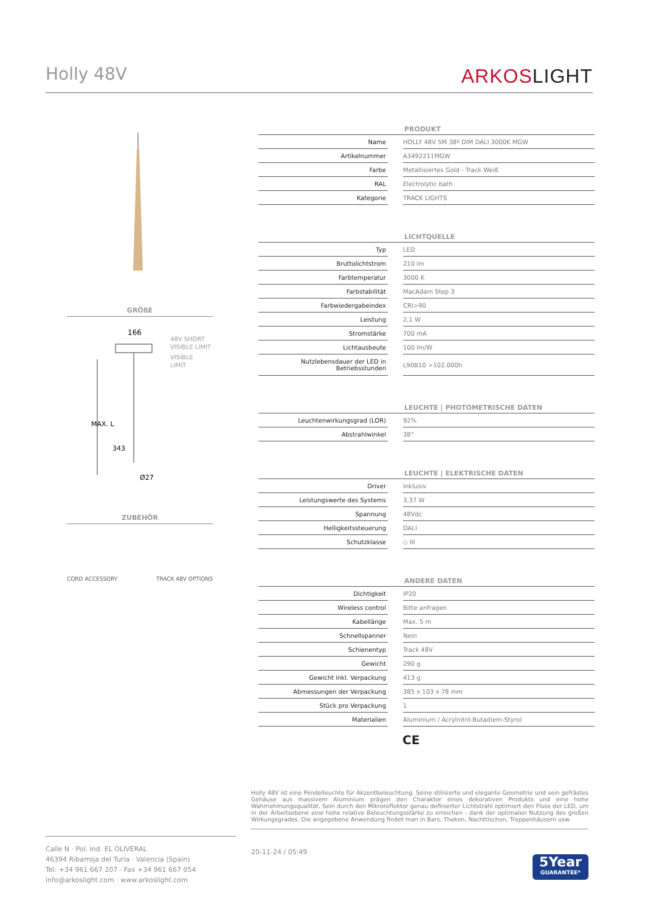Holly 48V
ARKOSLIGHT
GRÖßE
166
48V SHORT
VISIBLE LIMIT
VISIBLE
LIMIT
MAX. L
343
Ø27
ZUBEHÖR
CORD ACCESSORY TRACK 48V OPTIONS
PRODUKT
| Name | | HOLLY 48V 5M 38º DIM DALI 3000K MGW |
| Artikelnummer | | A3492211MGW |
| Farbe | | Metallisiertes Gold - Track Weiß |
| RAL | | Electrolytic bath |
| Kategorie | | TRACK LIGHTS |
LICHTQUELLE
| Typ | | LED |
| Bruttolichtstrom | | 210 lm |
| Farbtemperatur | | 3000 K |
| Farbstabilität | | MacAdam Step 3 |
| Farbwiedergabeindex | | CRI>90 |
| Leistung | | 2,1 W |
| Stromstärke | | 700 mA |
| Lichtausbeute | | 100 lm/W |
| Nutzlebensdauer der LED in Betriebsstunden | | L90B10 >102.000h |
LEUCHTE | PHOTOMETRISCHE DATEN
| Leuchtenwirkungsgrad (LOR) | | 92% |
| Abstrahlwinkel | | 38° |
LEUCHTE | ELEKTRISCHE DATEN
| Driver | | Inklusiv |
| Leistungswerte des Systems | | 3,37 W |
| Spannung | | 48Vdc |
| Helligkeitssteuerung | | DALI |
| Schutzklasse | | ◇ III |
ANDERE DATEN
| Dichtigkeit | | IP20 |
| Wireless control | | Bitte anfragen |
| Kabellänge | | Max. 5 m |
| Schnellspanner | | Nein |
| Schienentyp | | Track 48V |
| Gewicht | | 290 g |
| Gewicht inkl. Verpackung | | 413 g |
| Abmessungen der Verpackung | | 385 x 103 x 78 mm |
| Stück pro Verpackung | | 1 |
| Materialien | | Aluminium / Acrylnitril-Butadiem-Styrol |
CE
Holly 48V ist eine Pendelleuchte für Akzentbeleuchtung. Seine stilisierte und elegante Geometrie und sein gefrästes Gehäuse aus massivem Aluminium prägen den Charakter eines dekorativen Produkts und eine hohe Wahrnehmungsqualität. Sein durch den Mikroreflektor genau definierter Lichtstrahl optimiert den Fluss der LED, um in der Arbeitsebene eine hohe relative Beleuchtungsstärke zu erreichen - dank der optimalen Nutzung des großen Wirkungsgrades. Die angegebene Anwendung findet man in Bars, Theken, Nachttischen, Treppenhäusern usw.
Calle N · Pol. Ind. EL OLIVERAL
46394 Ribarroja del Turia · Valencia (Spain)
Tel. +34 961 667 207 · Fax +34 961 667 054
info@arkoslight.com · www.arkoslight.com
20-11-24 / 05:49
5Year
GUARANTEE*